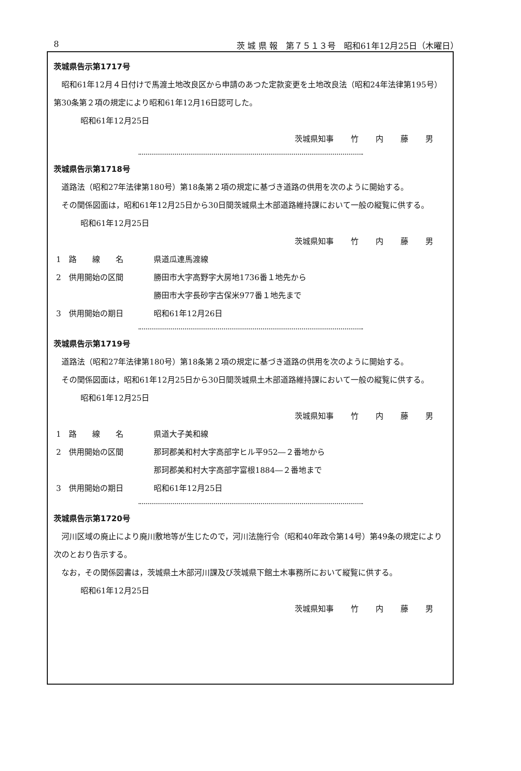8 茨 城 県 報　第７５１３号　昭和61年12月25日（木曜日）
茨城県告示第1717号
昭和61年12月４日付けで馬渡土地改良区から申請のあつた定款変更を土地改良法（昭和24年法律第195号）第30条第２項の規定により昭和61年12月16日認可した。
昭和61年12月25日
茨城県知事 竹 内 藤 男
茨城県告示第1718号
道路法（昭和27年法律第180号）第18条第２項の規定に基づき道路の供用を次のように開始する。
その関係図面は，昭和61年12月25日から30日間茨城県土木部道路維持課において一般の縦覧に供する。
昭和61年12月25日
茨城県知事 竹 内 藤 男
1　路　　線　　名 県道瓜連馬渡線
2　供用開始の区間 勝田市大字高野字大房地1736番１地先から
勝田市大字長砂字古保米977番１地先まで
3　供用開始の期日 昭和61年12月26日
茨城県告示第1719号
道路法（昭和27年法律第180号）第18条第２項の規定に基づき道路の供用を次のように開始する。
その関係図面は，昭和61年12月25日から30日間茨城県土木部道路維持課において一般の縦覧に供する。
昭和61年12月25日
茨城県知事 竹 内 藤 男
1　路　　線　　名 県道大子美和線
2　供用開始の区間 那珂郡美和村大字高部字ヒル平952―２番地から
那珂郡美和村大字高部字富根1884―２番地まで
3　供用開始の期日 昭和61年12月25日
茨城県告示第1720号
河川区域の廃止により廃川敷地等が生じたので，河川法施行令（昭和40年政令第14号）第49条の規定により次のとおり告示する。
なお，その関係図書は，茨城県土木部河川課及び茨城県下館土木事務所において縦覧に供する。
昭和61年12月25日
茨城県知事 竹 内 藤 男